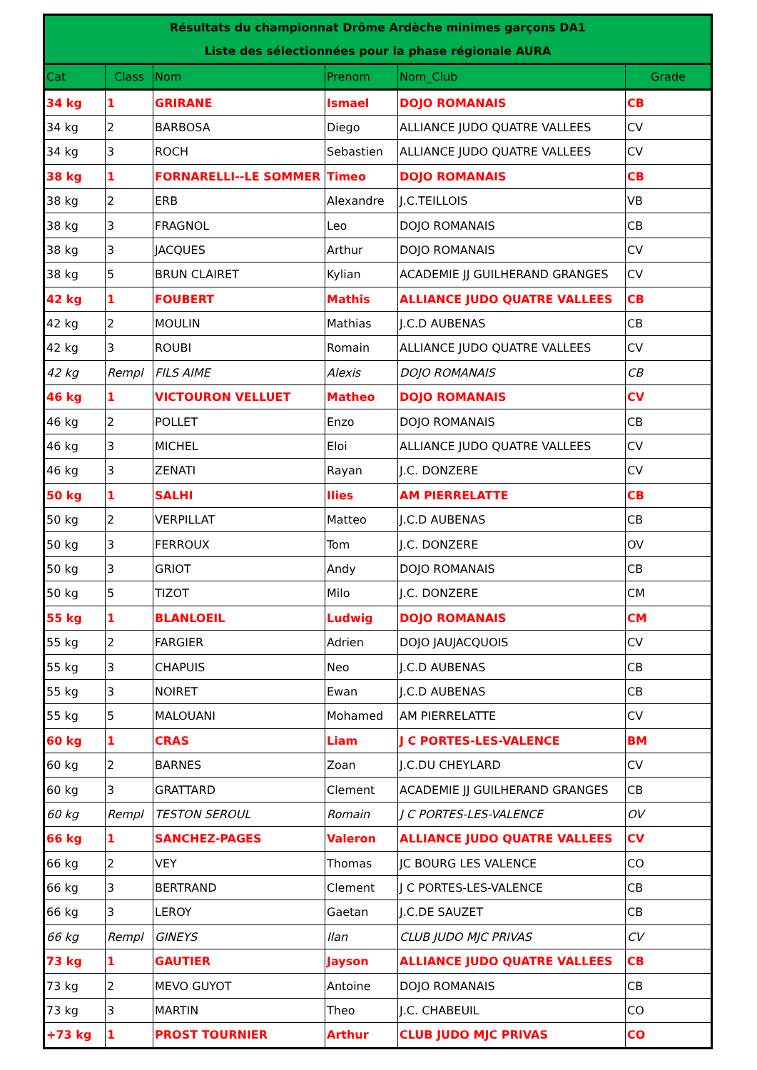| Résultats du championnat Drôme Ardèche minimes garçons DA1 | | | | | |
| --- | --- | --- | --- | --- | --- |
| Liste des sélectionnées pour la phase régionale AURA | | | | | |
| Cat | Class | Nom | Prenom | Nom_Club | Grade |
| 34 kg | 1 | GRIRANE | Ismael | DOJO ROMANAIS | CB |
| 34 kg | 2 | BARBOSA | Diego | ALLIANCE JUDO QUATRE VALLEES | CV |
| 34 kg | 3 | ROCH | Sebastien | ALLIANCE JUDO QUATRE VALLEES | CV |
| 38 kg | 1 | FORNARELLI--LE SOMMER | Timeo | DOJO ROMANAIS | CB |
| 38 kg | 2 | ERB | Alexandre | J.C.TEILLOIS | VB |
| 38 kg | 3 | FRAGNOL | Leo | DOJO ROMANAIS | CB |
| 38 kg | 3 | JACQUES | Arthur | DOJO ROMANAIS | CV |
| 38 kg | 5 | BRUN CLAIRET | Kylian | ACADEMIE JJ GUILHERAND GRANGES | CV |
| 42 kg | 1 | FOUBERT | Mathis | ALLIANCE JUDO QUATRE VALLEES | CB |
| 42 kg | 2 | MOULIN | Mathias | J.C.D AUBENAS | CB |
| 42 kg | 3 | ROUBI | Romain | ALLIANCE JUDO QUATRE VALLEES | CV |
| 42 kg | Rempl | FILS AIME | Alexis | DOJO ROMANAIS | CB |
| 46 kg | 1 | VICTOURON VELLUET | Matheo | DOJO ROMANAIS | CV |
| 46 kg | 2 | POLLET | Enzo | DOJO ROMANAIS | CB |
| 46 kg | 3 | MICHEL | Eloi | ALLIANCE JUDO QUATRE VALLEES | CV |
| 46 kg | 3 | ZENATI | Rayan | J.C. DONZERE | CV |
| 50 kg | 1 | SALHI | Ilies | AM PIERRELATTE | CB |
| 50 kg | 2 | VERPILLAT | Matteo | J.C.D AUBENAS | CB |
| 50 kg | 3 | FERROUX | Tom | J.C. DONZERE | OV |
| 50 kg | 3 | GRIOT | Andy | DOJO ROMANAIS | CB |
| 50 kg | 5 | TIZOT | Milo | J.C. DONZERE | CM |
| 55 kg | 1 | BLANLOEIL | Ludwig | DOJO ROMANAIS | CM |
| 55 kg | 2 | FARGIER | Adrien | DOJO JAUJACQUOIS | CV |
| 55 kg | 3 | CHAPUIS | Neo | J.C.D AUBENAS | CB |
| 55 kg | 3 | NOIRET | Ewan | J.C.D AUBENAS | CB |
| 55 kg | 5 | MALOUANI | Mohamed | AM PIERRELATTE | CV |
| 60 kg | 1 | CRAS | Liam | J C PORTES-LES-VALENCE | BM |
| 60 kg | 2 | BARNES | Zoan | J.C.DU CHEYLARD | CV |
| 60 kg | 3 | GRATTARD | Clement | ACADEMIE JJ GUILHERAND GRANGES | CB |
| 60 kg | Rempl | TESTON SEROUL | Romain | J C PORTES-LES-VALENCE | OV |
| 66 kg | 1 | SANCHEZ-PAGES | Valeron | ALLIANCE JUDO QUATRE VALLEES | CV |
| 66 kg | 2 | VEY | Thomas | JC BOURG LES VALENCE | CO |
| 66 kg | 3 | BERTRAND | Clement | J C PORTES-LES-VALENCE | CB |
| 66 kg | 3 | LEROY | Gaetan | J.C.DE SAUZET | CB |
| 66 kg | Rempl | GINEYS | Ilan | CLUB JUDO MJC PRIVAS | CV |
| 73 kg | 1 | GAUTIER | Jayson | ALLIANCE JUDO QUATRE VALLEES | CB |
| 73 kg | 2 | MEVO GUYOT | Antoine | DOJO ROMANAIS | CB |
| 73 kg | 3 | MARTIN | Theo | J.C. CHABEUIL | CO |
| +73 kg | 1 | PROST TOURNIER | Arthur | CLUB JUDO MJC PRIVAS | CO |